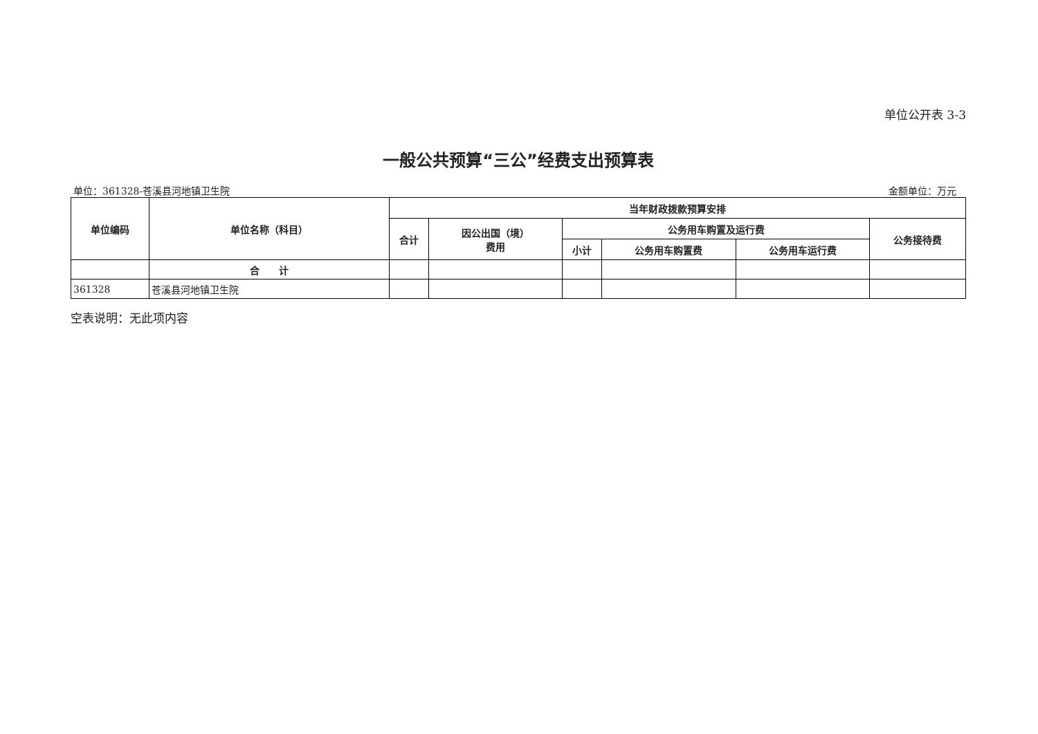单位公开表 3-3
一般公共预算“三公”经费支出预算表
单位：361328-苍溪县河地镇卫生院 金额单位：万元
| 单位编码 | 单位名称（科目） | 当年财政拨款预算安排 | | | | | |
| --- | --- | --- | --- | --- | --- | --- | --- |
| | | 合计 | 因公出国（境） 费用 | 公务用车购置及运行费 | | | 公务接待费 |
| | | | | 小计 | 公务用车购置费 | 公务用车运行费 | |
| | 合 计 | | | | | | |
| 361328 | 苍溪县河地镇卫生院 | | | | | | |
空表说明：无此项内容